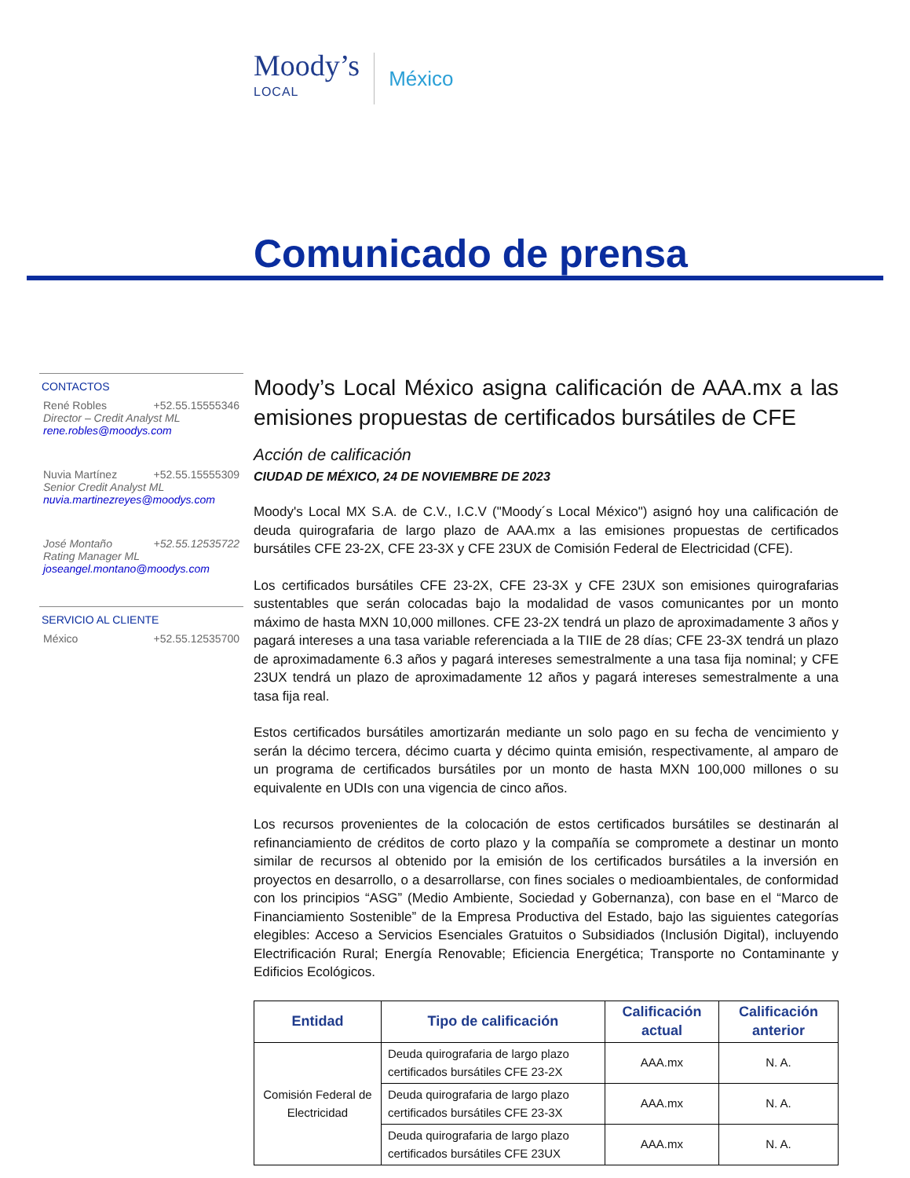Moody’s
LOCAL
México
Comunicado de prensa
CONTACTOS
René Robles +52.55.15555346
Director – Credit Analyst ML
rene.robles@moodys.com
Nuvia Martínez +52.55.15555309
Senior Credit Analyst ML
nuvia.martinezreyes@moodys.com
José Montaño +52.55.12535722
Rating Manager ML
joseangel.montano@moodys.com
SERVICIO AL CLIENTE
México +52.55.12535700
Moody’s Local México asigna calificación de AAA.mx a las emisiones propuestas de certificados bursátiles de CFE
Acción de calificación
CIUDAD DE MÉXICO, 24 DE NOVIEMBRE DE 2023
Moody's Local MX S.A. de C.V., I.C.V ("Moody´s Local México") asignó hoy una calificación de deuda quirografaria de largo plazo de AAA.mx a las emisiones propuestas de certificados bursátiles CFE 23-2X, CFE 23-3X y CFE 23UX de Comisión Federal de Electricidad (CFE).
Los certificados bursátiles CFE 23-2X, CFE 23-3X y CFE 23UX son emisiones quirografarias sustentables que serán colocadas bajo la modalidad de vasos comunicantes por un monto máximo de hasta MXN 10,000 millones. CFE 23-2X tendrá un plazo de aproximadamente 3 años y pagará intereses a una tasa variable referenciada a la TIIE de 28 días; CFE 23-3X tendrá un plazo de aproximadamente 6.3 años y pagará intereses semestralmente a una tasa fija nominal; y CFE 23UX tendrá un plazo de aproximadamente 12 años y pagará intereses semestralmente a una tasa fija real.
Estos certificados bursátiles amortizarán mediante un solo pago en su fecha de vencimiento y serán la décimo tercera, décimo cuarta y décimo quinta emisión, respectivamente, al amparo de un programa de certificados bursátiles por un monto de hasta MXN 100,000 millones o su equivalente en UDIs con una vigencia de cinco años.
Los recursos provenientes de la colocación de estos certificados bursátiles se destinarán al refinanciamiento de créditos de corto plazo y la compañía se compromete a destinar un monto similar de recursos al obtenido por la emisión de los certificados bursátiles a la inversión en proyectos en desarrollo, o a desarrollarse, con fines sociales o medioambientales, de conformidad con los principios “ASG” (Medio Ambiente, Sociedad y Gobernanza), con base en el “Marco de Financiamiento Sostenible” de la Empresa Productiva del Estado, bajo las siguientes categorías elegibles: Acceso a Servicios Esenciales Gratuitos o Subsidiados (Inclusión Digital), incluyendo Electrificación Rural; Energía Renovable; Eficiencia Energética; Transporte no Contaminante y Edificios Ecológicos.
| Entidad | Tipo de calificación | Calificación actual | Calificación anterior |
| --- | --- | --- | --- |
| Comisión Federal de Electricidad | Deuda quirografaria de largo plazo certificados bursátiles CFE 23-2X | AAA.mx | N. A. |
| | Deuda quirografaria de largo plazo certificados bursátiles CFE 23-3X | AAA.mx | N. A. |
| | Deuda quirografaria de largo plazo certificados bursátiles CFE 23UX | AAA.mx | N. A. |